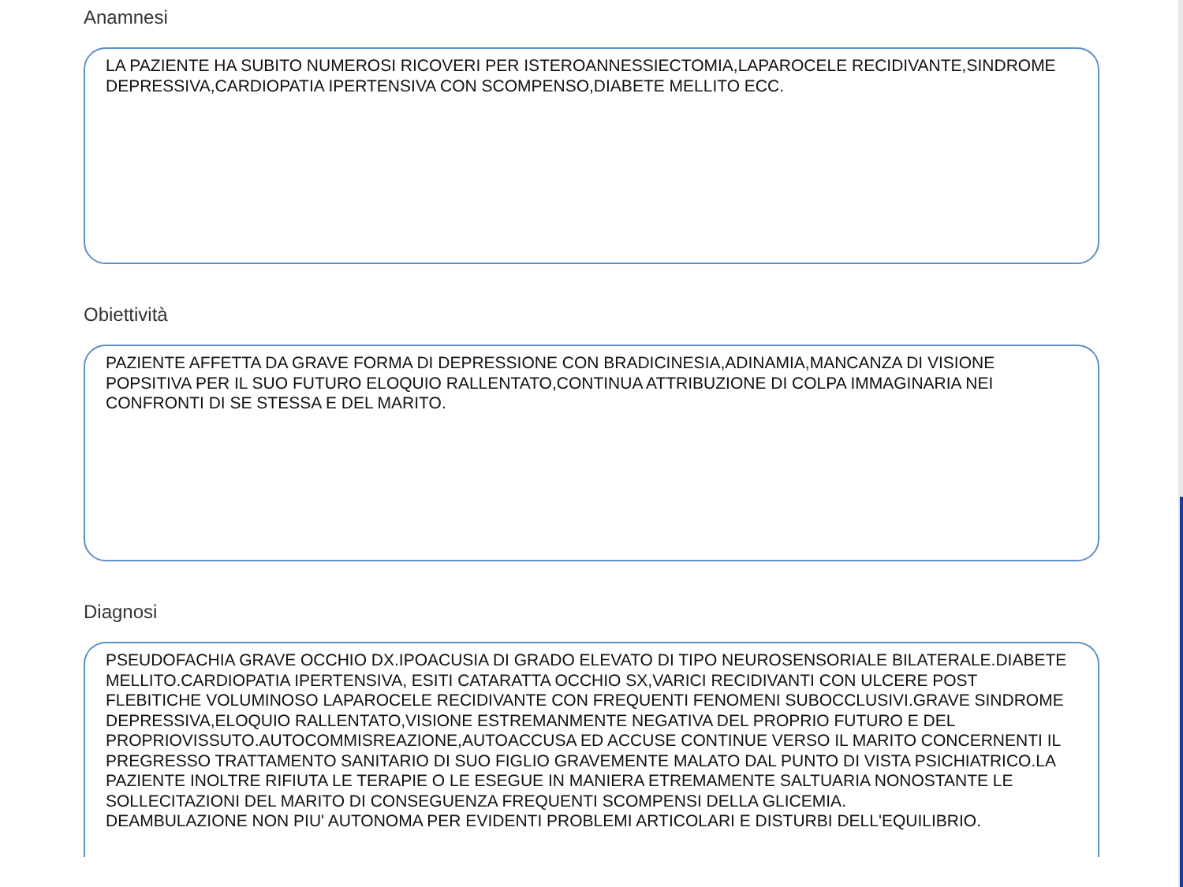Anamnesi
LA PAZIENTE HA SUBITO NUMEROSI RICOVERI PER ISTEROANNESSIECTOMIA,LAPAROCELE RECIDIVANTE,SINDROME DEPRESSIVA,CARDIOPATIA IPERTENSIVA CON SCOMPENSO,DIABETE MELLITO ECC.
Obiettività
PAZIENTE AFFETTA DA GRAVE FORMA DI DEPRESSIONE CON BRADICINESIA,ADINAMIA,MANCANZA DI VISIONE POPSITIVA PER IL SUO FUTURO ELOQUIO RALLENTATO,CONTINUA ATTRIBUZIONE DI COLPA IMMAGINARIA NEI CONFRONTI DI SE STESSA E DEL MARITO.
Diagnosi
PSEUDOFACHIA GRAVE OCCHIO DX.IPOACUSIA DI GRADO ELEVATO DI TIPO NEUROSENSORIALE BILATERALE.DIABETE MELLITO.CARDIOPATIA IPERTENSIVA, ESITI CATARATTA OCCHIO SX,VARICI RECIDIVANTI CON ULCERE POST FLEBITICHE VOLUMINOSO LAPAROCELE RECIDIVANTE CON FREQUENTI FENOMENI SUBOCCLUSIVI.GRAVE SINDROME DEPRESSIVA,ELOQUIO RALLENTATO,VISIONE ESTREMANMENTE NEGATIVA DEL PROPRIO FUTURO E DEL PROPRIOVISSUTO.AUTOCOMMISREAZIONE,AUTOACCUSA ED ACCUSE CONTINUE VERSO IL MARITO CONCERNENTI IL PREGRESSO TRATTAMENTO SANITARIO DI SUO FIGLIO GRAVEMENTE MALATO DAL PUNTO DI VISTA PSICHIATRICO.LA PAZIENTE INOLTRE RIFIUTA LE TERAPIE O LE ESEGUE IN MANIERA ETREMAMENTE SALTUARIA NONOSTANTE LE SOLLECITAZIONI DEL MARITO DI CONSEGUENZA FREQUENTI SCOMPENSI DELLA GLICEMIA.
DEAMBULAZIONE NON PIU' AUTONOMA PER EVIDENTI PROBLEMI ARTICOLARI E DISTURBI DELL'EQUILIBRIO.